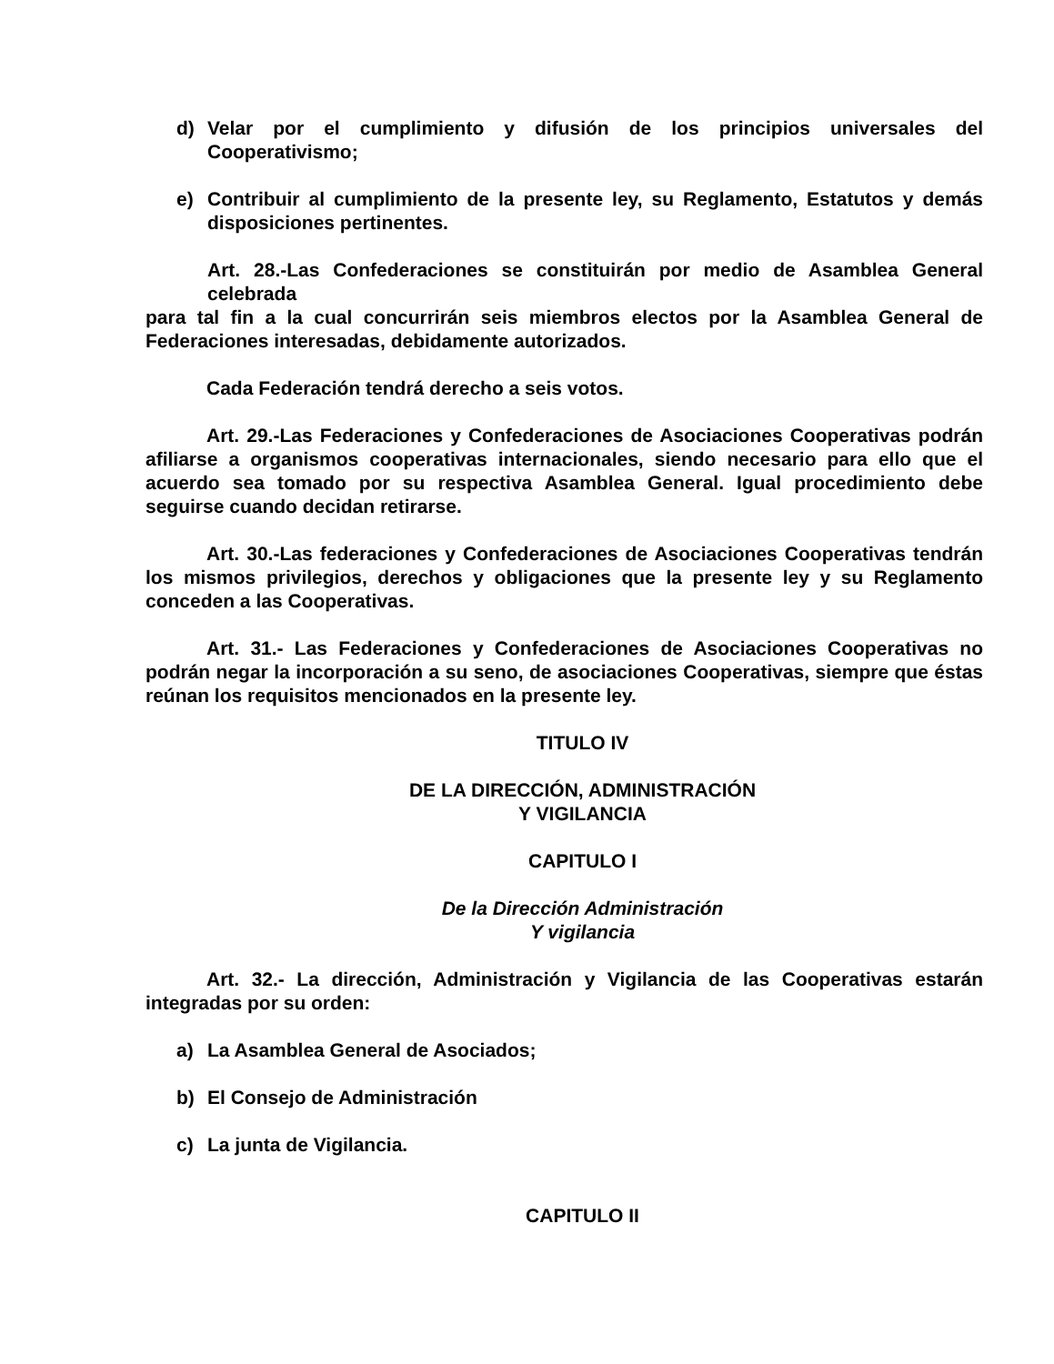d) Velar por el cumplimiento y difusión de los principios universales del Cooperativismo;
e) Contribuir al cumplimiento de la presente ley, su Reglamento, Estatutos y demás disposiciones pertinentes.
Art. 28.-Las Confederaciones se constituirán por medio de Asamblea General celebrada
para tal fin a la cual concurrirán seis miembros electos por la Asamblea General de Federaciones interesadas, debidamente autorizados.
Cada Federación tendrá derecho a seis votos.
Art. 29.-Las Federaciones y Confederaciones de Asociaciones Cooperativas podrán afiliarse a organismos cooperativas internacionales, siendo necesario para ello que el acuerdo sea tomado por su respectiva Asamblea General. Igual procedimiento debe seguirse cuando decidan retirarse.
Art. 30.-Las federaciones y Confederaciones de Asociaciones Cooperativas tendrán los mismos privilegios, derechos y obligaciones que la presente ley y su Reglamento conceden a las Cooperativas.
Art. 31.- Las Federaciones y Confederaciones de Asociaciones Cooperativas no podrán negar la incorporación a su seno, de asociaciones Cooperativas, siempre que éstas reúnan los requisitos mencionados en la presente ley.
TITULO IV
DE LA DIRECCIÓN, ADMINISTRACIÓN
Y VIGILANCIA
CAPITULO I
De la Dirección Administración
Y vigilancia
Art. 32.- La dirección, Administración y Vigilancia de las Cooperativas estarán integradas por su orden:
a) La Asamblea General de Asociados;
b) El Consejo de Administración
c) La junta de Vigilancia.
CAPITULO II